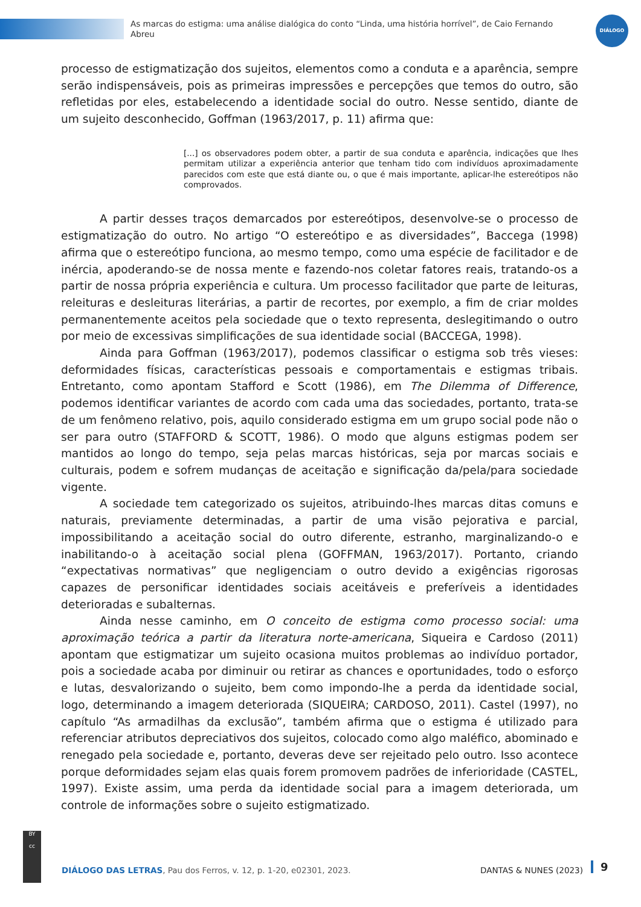As marcas do estigma: uma análise dialógica do conto “Linda, uma história horrível”, de Caio Fernando Abreu
DIÁLOGO
processo de estigmatização dos sujeitos, elementos como a conduta e a aparência, sempre serão indispensáveis, pois as primeiras impressões e percepções que temos do outro, são refletidas por eles, estabelecendo a identidade social do outro. Nesse sentido, diante de um sujeito desconhecido, Goffman (1963/2017, p. 11) afirma que:
[...] os observadores podem obter, a partir de sua conduta e aparência, indicações que lhes permitam utilizar a experiência anterior que tenham tido com indivíduos aproximadamente parecidos com este que está diante ou, o que é mais importante, aplicar-lhe estereótipos não comprovados.
A partir desses traços demarcados por estereótipos, desenvolve-se o processo de estigmatização do outro. No artigo “O estereótipo e as diversidades”, Baccega (1998) afirma que o estereótipo funciona, ao mesmo tempo, como uma espécie de facilitador e de inércia, apoderando-se de nossa mente e fazendo-nos coletar fatores reais, tratando-os a partir de nossa própria experiência e cultura. Um processo facilitador que parte de leituras, releituras e desleituras literárias, a partir de recortes, por exemplo, a fim de criar moldes permanentemente aceitos pela sociedade que o texto representa, deslegitimando o outro por meio de excessivas simplificações de sua identidade social (BACCEGA, 1998).
Ainda para Goffman (1963/2017), podemos classificar o estigma sob três vieses: deformidades físicas, características pessoais e comportamentais e estigmas tribais. Entretanto, como apontam Stafford e Scott (1986), em The Dilemma of Difference, podemos identificar variantes de acordo com cada uma das sociedades, portanto, trata-se de um fenômeno relativo, pois, aquilo considerado estigma em um grupo social pode não o ser para outro (STAFFORD & SCOTT, 1986). O modo que alguns estigmas podem ser mantidos ao longo do tempo, seja pelas marcas históricas, seja por marcas sociais e culturais, podem e sofrem mudanças de aceitação e significação da/pela/para sociedade vigente.
A sociedade tem categorizado os sujeitos, atribuindo-lhes marcas ditas comuns e naturais, previamente determinadas, a partir de uma visão pejorativa e parcial, impossibilitando a aceitação social do outro diferente, estranho, marginalizando-o e inabilitando-o à aceitação social plena (GOFFMAN, 1963/2017). Portanto, criando “expectativas normativas” que negligenciam o outro devido a exigências rigorosas capazes de personificar identidades sociais aceitáveis e preferíveis a identidades deterioradas e subalternas.
Ainda nesse caminho, em O conceito de estigma como processo social: uma aproximação teórica a partir da literatura norte-americana, Siqueira e Cardoso (2011) apontam que estigmatizar um sujeito ocasiona muitos problemas ao indivíduo portador, pois a sociedade acaba por diminuir ou retirar as chances e oportunidades, todo o esforço e lutas, desvalorizando o sujeito, bem como impondo-lhe a perda da identidade social, logo, determinando a imagem deteriorada (SIQUEIRA; CARDOSO, 2011). Castel (1997), no capítulo “As armadilhas da exclusão”, também afirma que o estigma é utilizado para referenciar atributos depreciativos dos sujeitos, colocado como algo maléfico, abominado e renegado pela sociedade e, portanto, deveras deve ser rejeitado pelo outro. Isso acontece porque deformidades sejam elas quais forem promovem padrões de inferioridade (CASTEL, 1997). Existe assim, uma perda da identidade social para a imagem deteriorada, um controle de informações sobre o sujeito estigmatizado.
BY
cc
DIÁLOGO DAS LETRAS, Pau dos Ferros, v. 12, p. 1-20, e02301, 2023.
DANTAS & NUNES (2023) 9